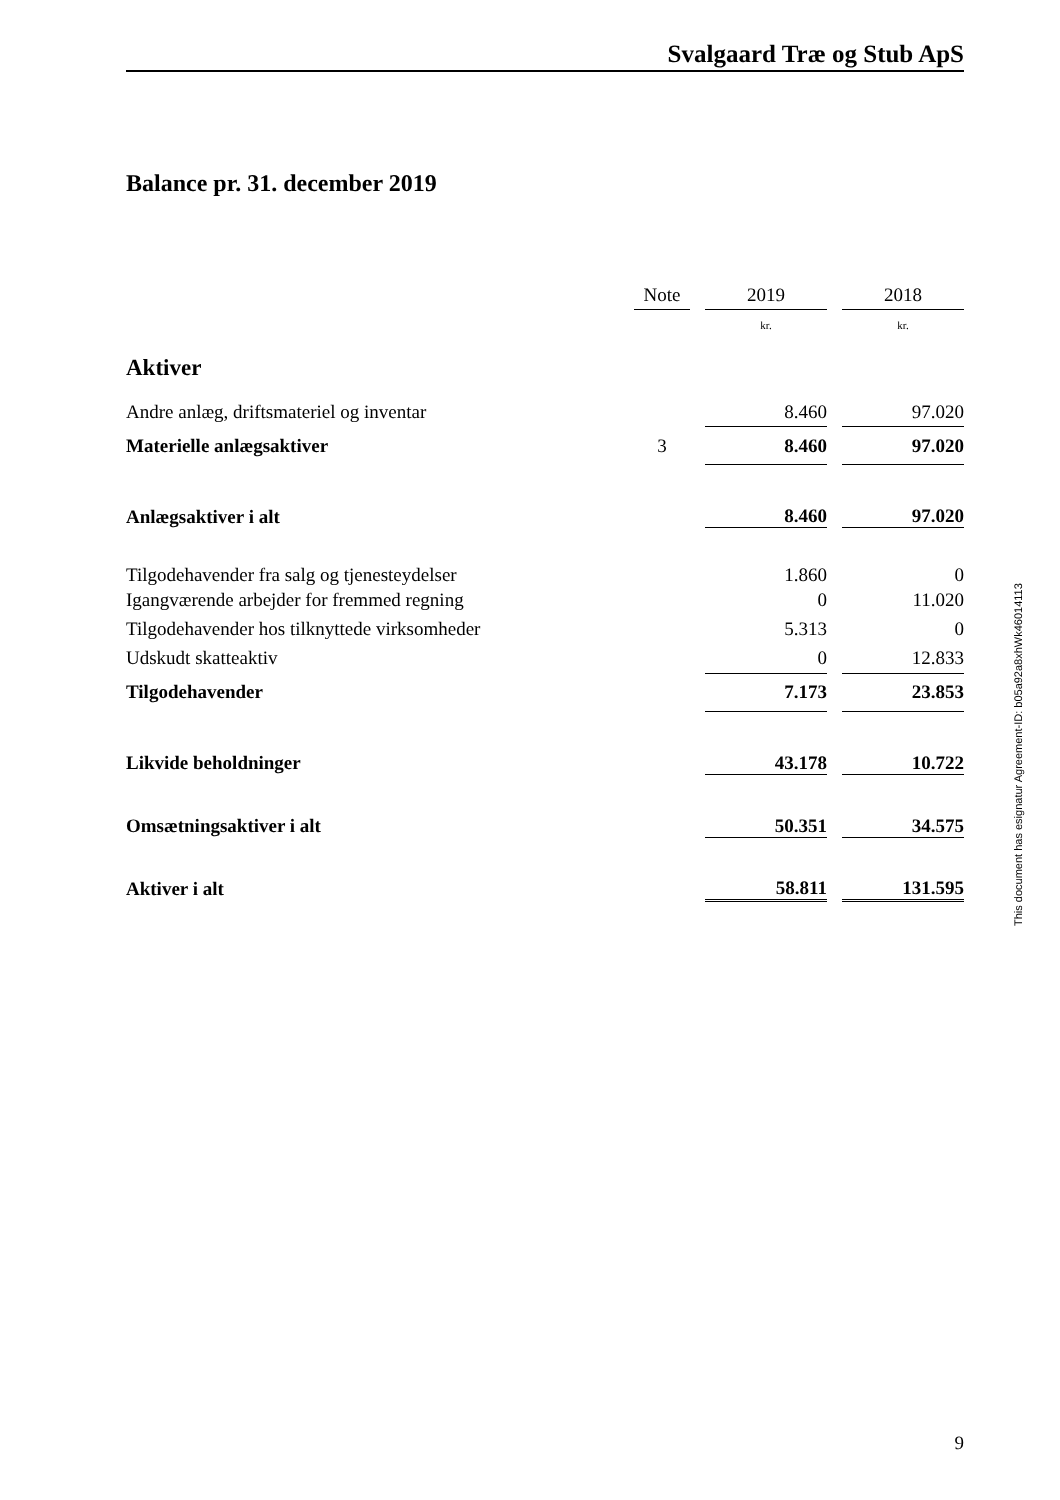Svalgaard Træ og Stub ApS
Balance pr. 31. december 2019
| | Note | | 2019 | | 2018 |
| --- | --- | --- | --- | --- | --- |
| | | | kr. | | kr. |
| Aktiver | | | | | |
| Andre anlæg, driftsmateriel og inventar | | | 8.460 | | 97.020 |
| Materielle anlægsaktiver | 3 | | 8.460 | | 97.020 |
| Anlægsaktiver i alt | | | 8.460 | | 97.020 |
| Tilgodehavender fra salg og tjenesteydelser | | | 1.860 | | 0 |
| Igangværende arbejder for fremmed regning | | | 0 | | 11.020 |
| Tilgodehavender hos tilknyttede virksomheder | | | 5.313 | | 0 |
| Udskudt skatteaktiv | | | 0 | | 12.833 |
| Tilgodehavender | | | 7.173 | | 23.853 |
| Likvide beholdninger | | | 43.178 | | 10.722 |
| Omsætningsaktiver i alt | | | 50.351 | | 34.575 |
| Aktiver i alt | | | 58.811 | | 131.595 |
This document has esignatur Agreement-ID: b05a92a8xhWk46014113
9